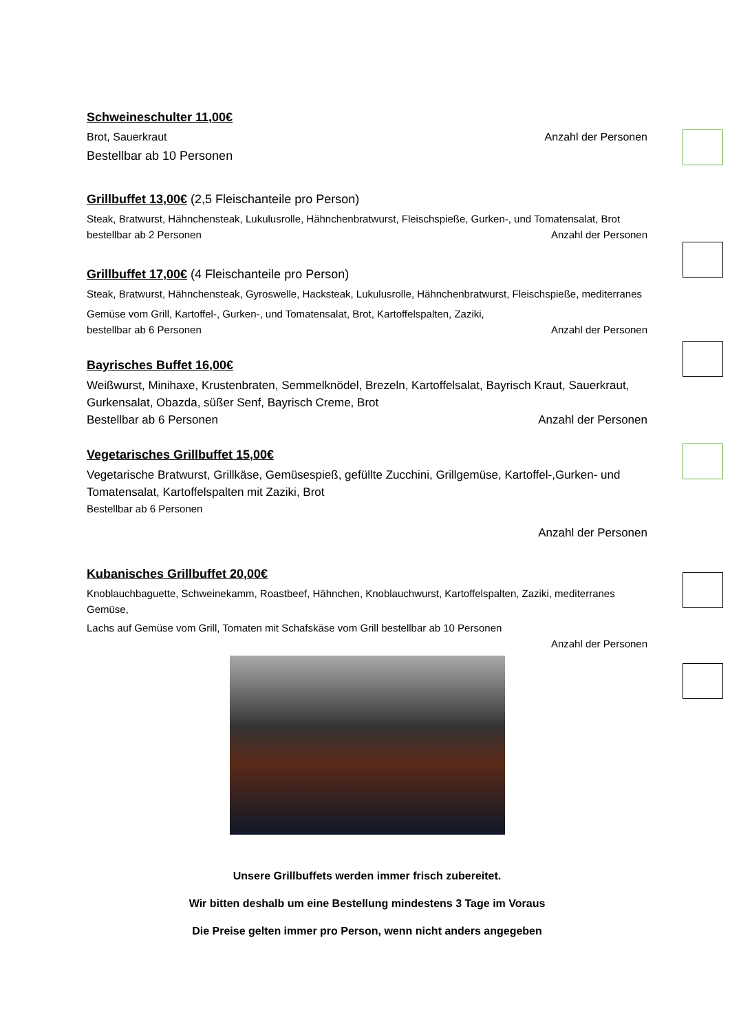Schweineschulter 11,00€
Brot, Sauerkraut Anzahl der Personen
Bestellbar ab 10 Personen
Grillbuffet 13,00€
(2,5 Fleischanteile pro Person)
Steak, Bratwurst, Hähnchensteak, Lukulusrolle, Hähnchenbratwurst, Fleischspieße, Gurken-, und Tomatensalat, Brot
bestellbar ab 2 Personen Anzahl der Personen
Grillbuffet 17,00€
(4 Fleischanteile pro Person)
Steak, Bratwurst, Hähnchensteak, Gyroswelle, Hacksteak, Lukulusrolle, Hähnchenbratwurst, Fleischspieße, mediterranes
Gemüse vom Grill, Kartoffel-, Gurken-, und Tomatensalat, Brot, Kartoffelspalten, Zaziki,
bestellbar ab 6 Personen Anzahl der Personen
Bayrisches Buffet 16,00€
Weißwurst, Minihaxe, Krustenbraten, Semmelknödel, Brezeln, Kartoffelsalat, Bayrisch Kraut, Sauerkraut, Gurkensalat, Obazda, süßer Senf, Bayrisch Creme, Brot
Bestellbar ab 6 Personen Anzahl der Personen
Vegetarisches Grillbuffet 15,00€
Vegetarische Bratwurst, Grillkäse, Gemüsespieß, gefüllte Zucchini, Grillgemüse, Kartoffel-,Gurken- und Tomatensalat, Kartoffelspalten mit Zaziki, Brot
Bestellbar ab 6 Personen
Anzahl der Personen
Kubanisches Grillbuffet 20,00€
Knoblauchbaguette, Schweinekamm, Roastbeef, Hähnchen, Knoblauchwurst, Kartoffelspalten, Zaziki, mediterranes Gemüse,
Lachs auf Gemüse vom Grill, Tomaten mit Schafskäse vom Grill bestellbar ab 10 Personen
Anzahl der Personen
Unsere Grillbuffets werden immer frisch zubereitet.
Wir bitten deshalb um eine Bestellung mindestens 3 Tage im Voraus
Die Preise gelten immer pro Person, wenn nicht anders angegeben